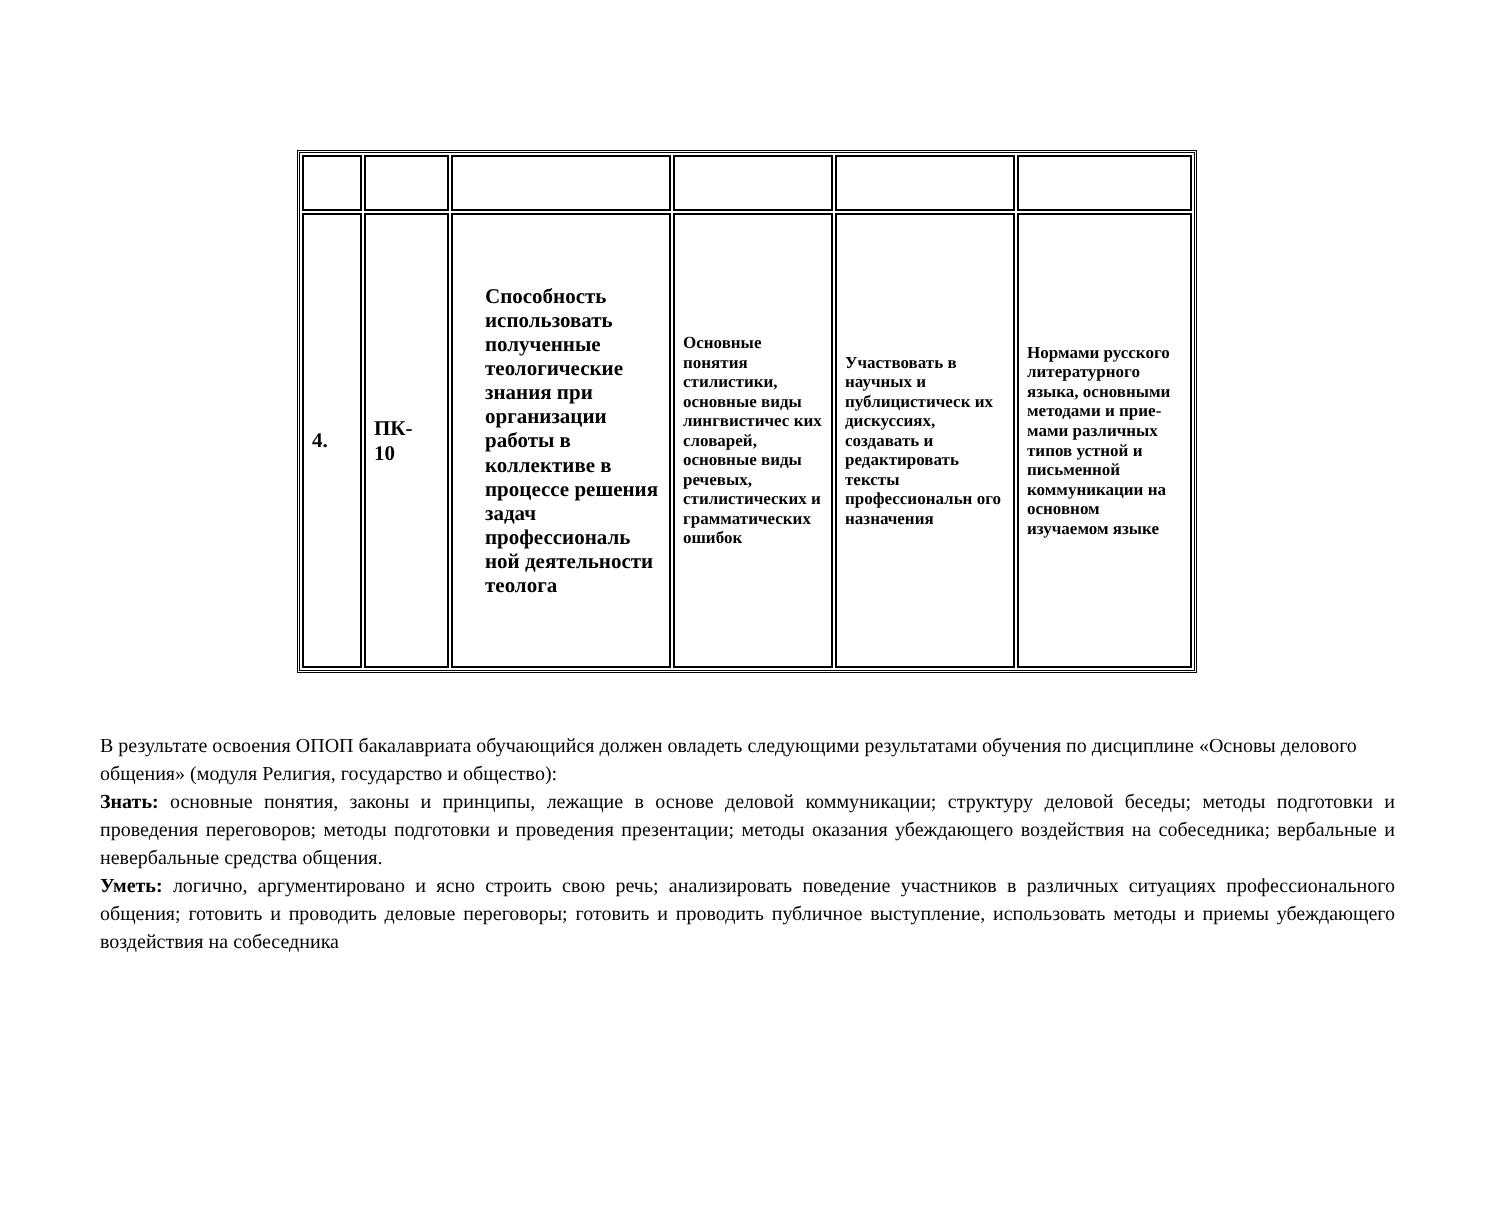| 4. | ПК- 10 | Способность использовать полученные теологические знания при организации работы в коллективе в процессе решения задач профессиональ ной деятельности теолога | Основные понятия стилистики, основные виды лингвистичес ких словарей, основные виды речевых, стилистичес­ких и грамма­тических ошибок | Участвовать в научных и публицистическ их дискуссиях, создавать и редактировать тексты профессиональн ого назначения | Нормами русского литературного языка, основными методами и прие­мами различных типов устной и письменной коммуникации на основном изучаемом языке |
В результате освоения ОПОП бакалавриата обучающийся должен овладеть следующими результатами обучения по дисциплине «Основы делового общения» (модуля Религия, государство и общество):
Знать: основные понятия, законы и принципы, лежащие в основе деловой коммуникации; структуру деловой беседы; методы подготовки и проведения переговоров; методы подготовки и проведения презентации; методы оказания убеждающего воздействия на собеседника; вербальные и невербальные средства общения.
Уметь: логично, аргументировано и ясно строить свою речь; анализировать поведение участников в различных ситуациях профессионального общения; готовить и проводить деловые переговоры; готовить и проводить публичное выступление, использовать методы и приемы убеждающего воздействия на собеседника